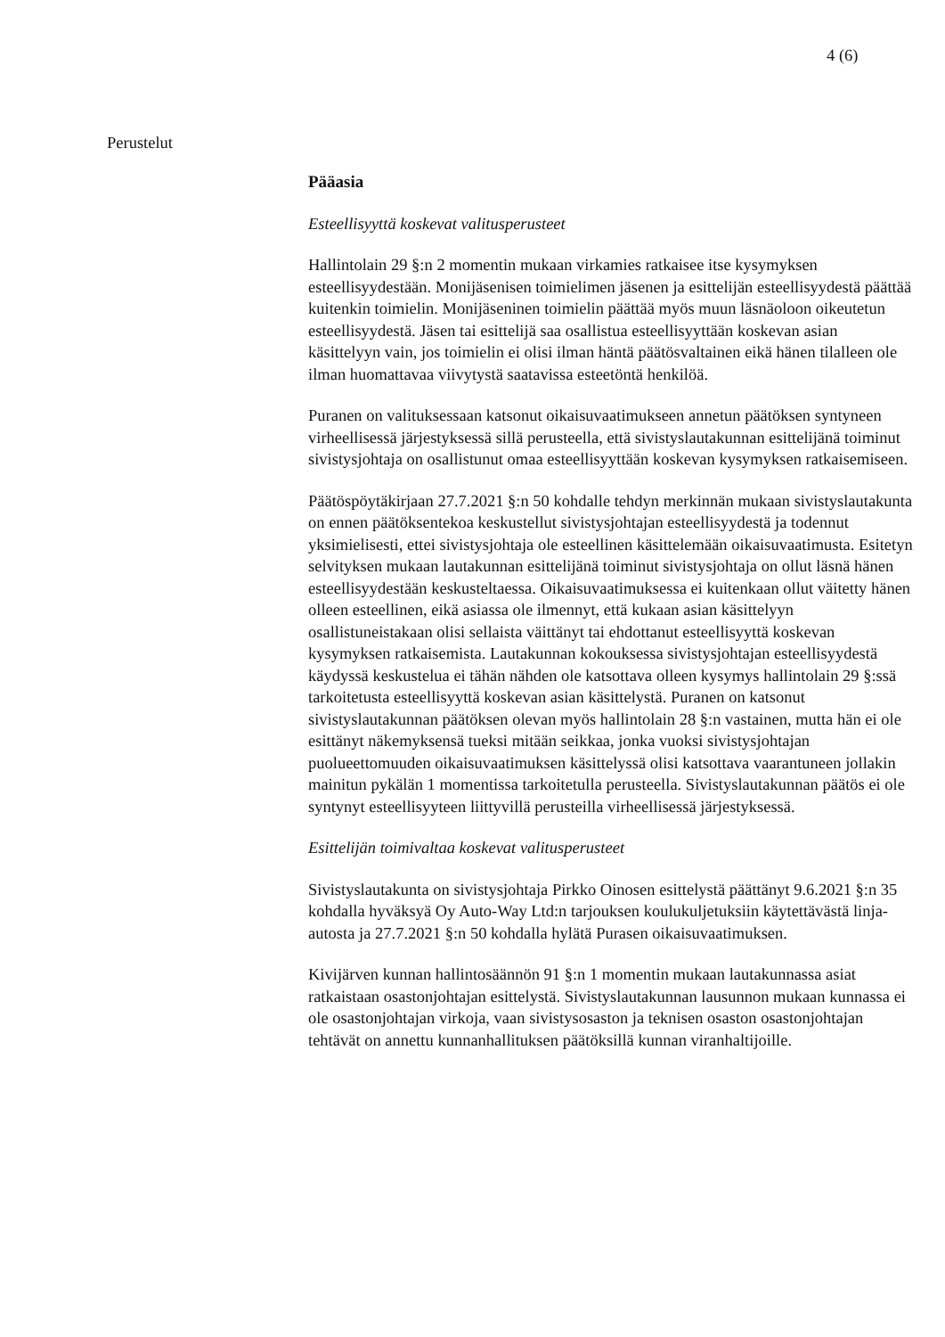4 (6)
Perustelut
Pääasia
Esteellisyyttä koskevat valitusperusteet
Hallintolain 29 §:n 2 momentin mukaan virkamies ratkaisee itse kysymyksen esteellisyydestään. Monijäsenisen toimielimen jäsenen ja esittelijän esteellisyydestä päättää kuitenkin toimielin. Monijäseninen toimielin päättää myös muun läsnäoloon oikeutetun esteellisyydestä. Jäsen tai esittelijä saa osallistua esteellisyyttään koskevan asian käsittelyyn vain, jos toimielin ei olisi ilman häntä päätösvaltainen eikä hänen tilalleen ole ilman huomattavaa viivytystä saatavissa esteetöntä henkilöä.
Puranen on valituksessaan katsonut oikaisuvaatimukseen annetun päätöksen syntyneen virheellisessä järjestyksessä sillä perusteella, että sivistyslautakunnan esittelijänä toiminut sivistysjohtaja on osallistunut omaa esteellisyyttään koskevan kysymyksen ratkaisemiseen.
Päätöspöytäkirjaan 27.7.2021 §:n 50 kohdalle tehdyn merkinnän mukaan sivistyslautakunta on ennen päätöksentekoa keskustellut sivistysjohtajan esteellisyydestä ja todennut yksimielisesti, ettei sivistysjohtaja ole esteellinen käsittelemään oikaisuvaatimusta. Esitetyn selvityksen mukaan lautakunnan esittelijänä toiminut sivistysjohtaja on ollut läsnä hänen esteellisyydestään keskusteltaessa. Oikaisuvaatimuksessa ei kuitenkaan ollut väitetty hänen olleen esteellinen, eikä asiassa ole ilmennyt, että kukaan asian käsittelyyn osallistuneistakaan olisi sellaista väittänyt tai ehdottanut esteellisyyttä koskevan kysymyksen ratkaisemista. Lautakunnan kokouksessa sivistysjohtajan esteellisyydestä käydyssä keskustelua ei tähän nähden ole katsottava olleen kysymys hallintolain 29 §:ssä tarkoitetusta esteellisyyttä koskevan asian käsittelystä. Puranen on katsonut sivistyslautakunnan päätöksen olevan myös hallintolain 28 §:n vastainen, mutta hän ei ole esittänyt näkemyksensä tueksi mitään seikkaa, jonka vuoksi sivistysjohtajan puolueettomuuden oikaisuvaatimuksen käsittelyssä olisi katsottava vaarantuneen jollakin mainitun pykälän 1 momentissa tarkoitetulla perusteella. Sivistyslautakunnan päätös ei ole syntynyt esteellisyyteen liittyvillä perusteilla virheellisessä järjestyksessä.
Esittelijän toimivaltaa koskevat valitusperusteet
Sivistyslautakunta on sivistysjohtaja Pirkko Oinosen esittelystä päättänyt 9.6.2021 §:n 35 kohdalla hyväksyä Oy Auto-Way Ltd:n tarjouksen koulukuljetuksiin käytettävästä linja-autosta ja 27.7.2021 §:n 50 kohdalla hylätä Purasen oikaisuvaatimuksen.
Kivijärven kunnan hallintosäännön 91 §:n 1 momentin mukaan lautakunnassa asiat ratkaistaan osastonjohtajan esittelystä. Sivistyslautakunnan lausunnon mukaan kunnassa ei ole osastonjohtajan virkoja, vaan sivistysosaston ja teknisen osaston osastonjohtajan tehtävät on annettu kunnanhallituksen päätöksillä kunnan viranhaltijoille.